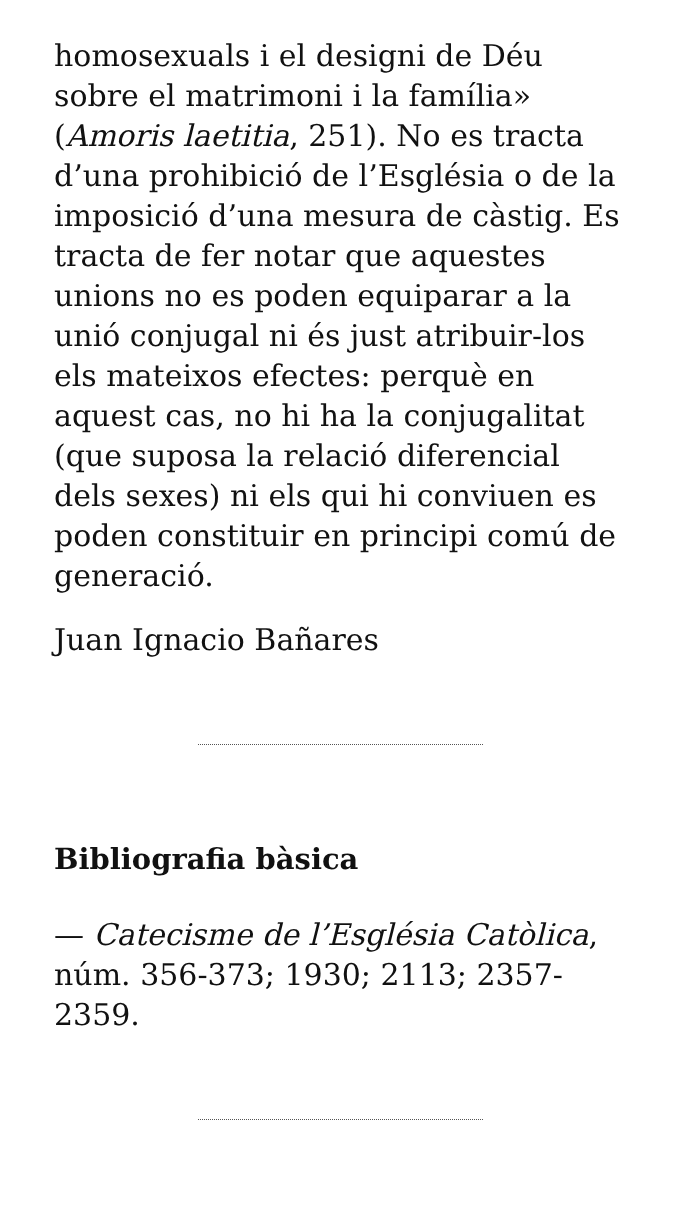homosexuals i el designi de Déu sobre el matrimoni i la família» (Amoris laetitia, 251). No es tracta d’una prohibició de l’Església o de la imposició d’una mesura de càstig. Es tracta de fer notar que aquestes unions no es poden equiparar a la unió conjugal ni és just atribuir-los els mateixos efectes: perquè en aquest cas, no hi ha la conjugalitat (que suposa la relació diferencial dels sexes) ni els qui hi conviuen es poden constituir en principi comú de generació.
Juan Ignacio Bañares
Bibliografia bàsica
— Catecisme de l’Església Catòlica, núm. 356-373; 1930; 2113; 2357-2359.